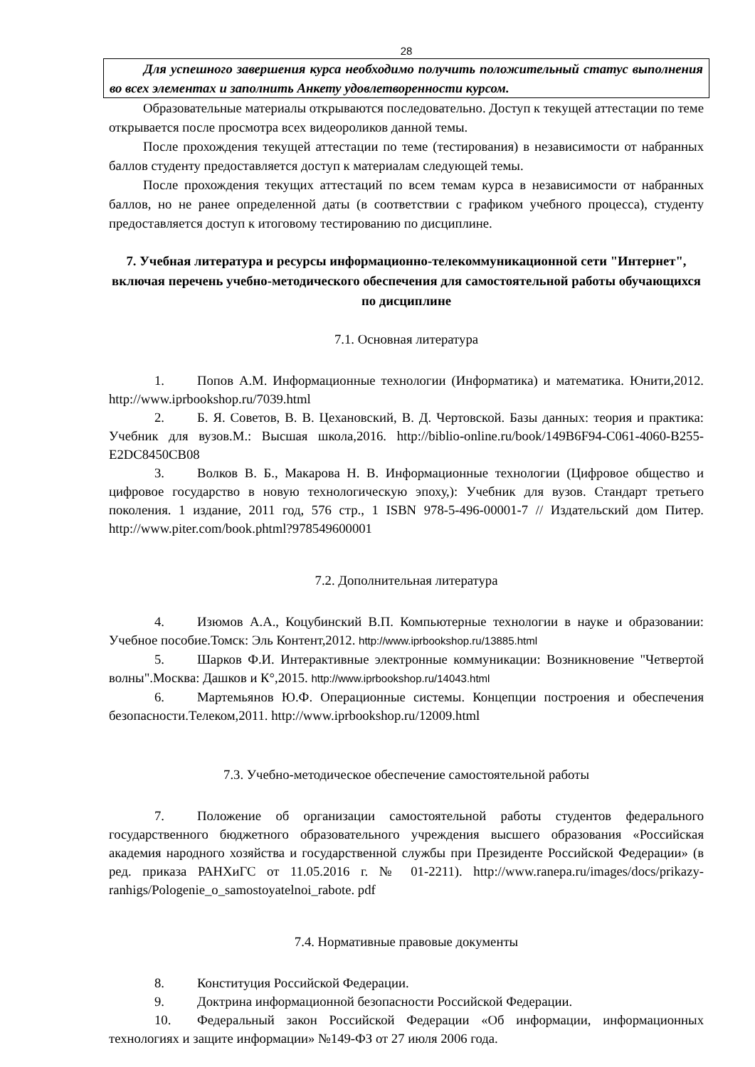28
Для успешного завершения курса необходимо получить положительный статус выполнения во всех элементах и заполнить Анкету удовлетворенности курсом.
Образовательные материалы открываются последовательно. Доступ к текущей аттестации по теме открывается после просмотра всех видеороликов данной темы.
После прохождения текущей аттестации по теме (тестирования) в независимости от набранных баллов студенту предоставляется доступ к материалам следующей темы.
После прохождения текущих аттестаций по всем темам курса в независимости от набранных баллов, но не ранее определенной даты (в соответствии с графиком учебного процесса), студенту предоставляется доступ к итоговому тестированию по дисциплине.
7. Учебная литература и ресурсы информационно-телекоммуникационной сети "Интернет", включая перечень учебно-методического обеспечения для самостоятельной работы обучающихся по дисциплине
7.1. Основная литература
1. Попов А.М. Информационные технологии (Информатика) и математика. Юнити,2012. http://www.iprbookshop.ru/7039.html
2. Б. Я. Советов, В. В. Цехановский, В. Д. Чертовской. Базы данных: теория и практика: Учебник для вузов.М.: Высшая школа,2016. http://biblio-online.ru/book/149B6F94-C061-4060-B255-E2DC8450CB08
3. Волков В. Б., Макарова Н. В. Информационные технологии (Цифровое общество и цифровое государство в новую технологическую эпоху,): Учебник для вузов. Стандарт третьего поколения. 1 издание, 2011 год, 576 стр., 1 ISBN 978-5-496-00001-7 // Издательский дом Питер. http://www.piter.com/book.phtml?978549600001
7.2. Дополнительная литература
4. Изюмов А.А., Коцубинский В.П. Компьютерные технологии в науке и образовании: Учебное пособие.Томск: Эль Контент,2012. http://www.iprbookshop.ru/13885.html
5. Шарков Ф.И. Интерактивные электронные коммуникации: Возникновение "Четвертой волны".Москва: Дашков и К°,2015. http://www.iprbookshop.ru/14043.html
6. Мартемьянов Ю.Ф. Операционные системы. Концепции построения и обеспечения безопасности.Телеком,2011. http://www.iprbookshop.ru/12009.html
7.3. Учебно-методическое обеспечение самостоятельной работы
7. Положение об организации самостоятельной работы студентов федерального государственного бюджетного образовательного учреждения высшего образования «Российская академия народного хозяйства и государственной службы при Президенте Российской Федерации» (в ред. приказа РАНХиГС от 11.05.2016 г. № 01-2211). http://www.ranepa.ru/images/docs/prikazy-ranhigs/Pologenie_o_samostoyatelnoi_rabote. pdf
7.4. Нормативные правовые документы
8. Конституция Российской Федерации.
9. Доктрина информационной безопасности Российской Федерации.
10. Федеральный закон Российской Федерации «Об информации, информационных технологиях и защите информации» №149-ФЗ от 27 июля 2006 года.